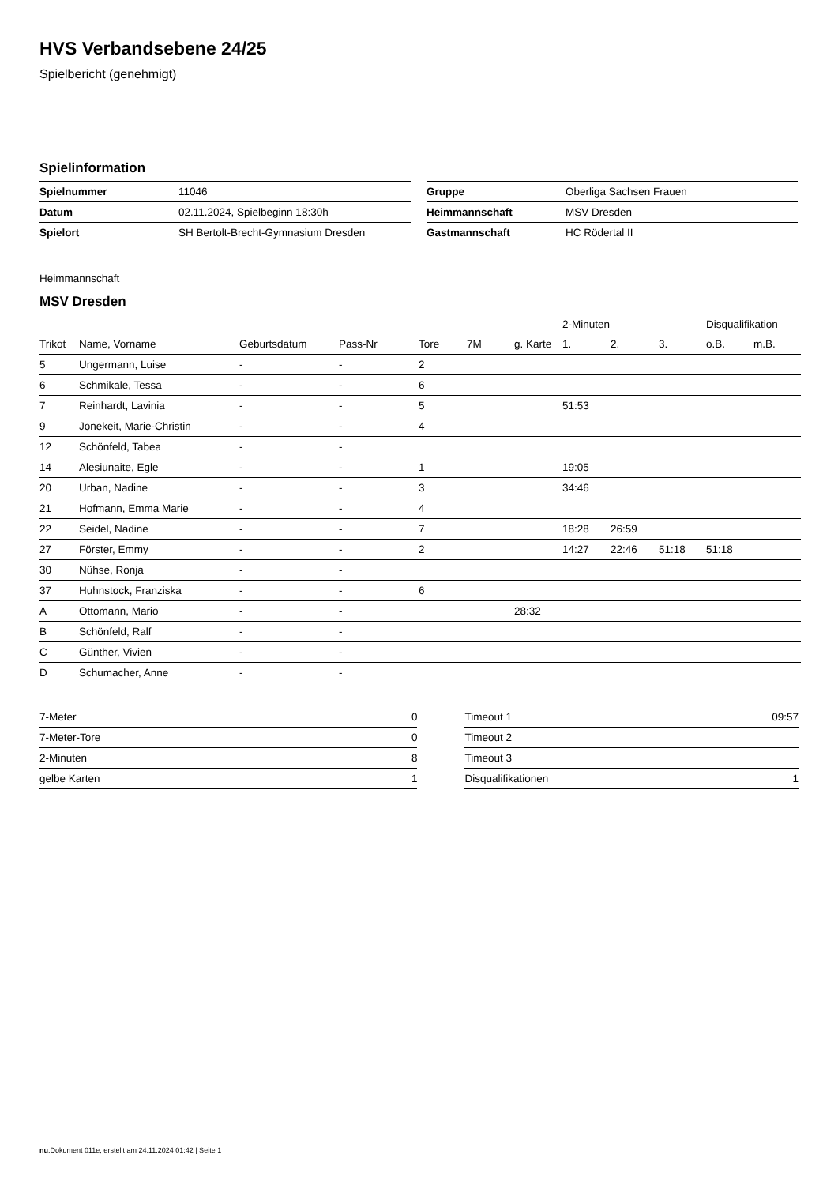HVS Verbandsebene 24/25
Spielbericht (genehmigt)
Spielinformation
| Spielnummer | 11046 |
| Datum | 02.11.2024, Spielbeginn 18:30h |
| Spielort | SH Bertolt-Brecht-Gymnasium Dresden |
| Gruppe | Oberliga Sachsen Frauen |
| Heimmannschaft | MSV Dresden |
| Gastmannschaft | HC Rödertal II |
Heimmannschaft
MSV Dresden
| | | | | | | | 2-Minuten | | | Disqualifikation | |
| --- | --- | --- | --- | --- | --- | --- | --- | --- | --- | --- | --- |
| Trikot | Name, Vorname | Geburtsdatum | Pass-Nr | Tore | 7M | g. Karte | 1. | 2. | 3. | o.B. | m.B. |
| 5 | Ungermann, Luise | - | - | 2 | | | | | | | |
| 6 | Schmikale, Tessa | - | - | 6 | | | | | | | |
| 7 | Reinhardt, Lavinia | - | - | 5 | | | 51:53 | | | | |
| 9 | Jonekeit, Marie-Christin | - | - | 4 | | | | | | | |
| 12 | Schönfeld, Tabea | - | - | | | | | | | | |
| 14 | Alesiunaite, Egle | - | - | 1 | | | 19:05 | | | | |
| 20 | Urban, Nadine | - | - | 3 | | | 34:46 | | | | |
| 21 | Hofmann, Emma Marie | - | - | 4 | | | | | | | |
| 22 | Seidel, Nadine | - | - | 7 | | | 18:28 | 26:59 | | | |
| 27 | Förster, Emmy | - | - | 2 | | | 14:27 | 22:46 | 51:18 | 51:18 | |
| 30 | Nühse, Ronja | - | - | | | | | | | | |
| 37 | Huhnstock, Franziska | - | - | 6 | | | | | | | |
| A | Ottomann, Mario | - | - | | | 28:32 | | | | | |
| B | Schönfeld, Ralf | - | - | | | | | | | | |
| C | Günther, Vivien | - | - | | | | | | | | |
| D | Schumacher, Anne | - | - | | | | | | | | |
| 7-Meter | 0 |
| 7-Meter-Tore | 0 |
| 2-Minuten | 8 |
| gelbe Karten | 1 |
| Timeout 1 | 09:57 |
| Timeout 2 | |
| Timeout 3 | |
| Disqualifikationen | 1 |
nu.Dokument 011e, erstellt am 24.11.2024 01:42 | Seite 1